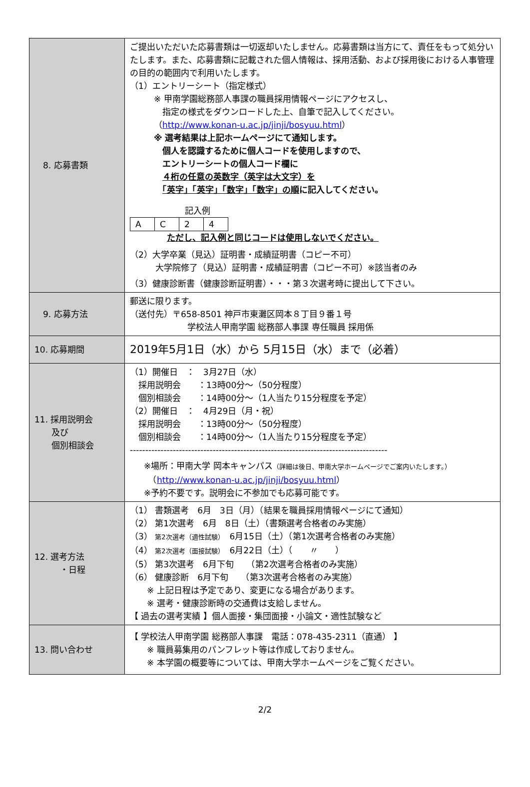| 8. 応募書類 | ご提出いただいた応募書類は一切返却いたしません。応募書類は当方にて、責任をもって処分いたします。また、応募書類に記載された個人情報は、採用活動、および採用後における人事管理の目的の範囲内で利用いたします。 （1）エントリーシート（指定様式） ※ 甲南学園総務部人事課の職員採用情報ページにアクセスし、 指定の様式をダウンロードした上、自筆で記入してください。 （ http://www.konan-u.ac.jp/jinji/bosyuu.html ） ※ 選考結果は上記ホームページにて通知します。 個人を認識するために個人コードを使用しますので、 エントリーシートの個人コード欄に ４桁の任意の英数字（英字は大文字）を 「英字」「英字」「数字」「数字」の順 に記入してください。 記入例 / A / C / 2 / 4 / ただし、記入例と同じコードは使用しないでください。 （2）大学卒業（見込）証明書・成績証明書（コピー不可） 大学院修了（見込）証明書・成績証明書（コピー不可）※該当者のみ （3）健康診断書（健康診断証明書）・・・第３次選考時に提出して下さい。 |
| 9. 応募方法 | 郵送に限ります。 （送付先）〒658-8501 神戸市東灘区岡本８丁目９番１号 学校法人甲南学園 総務部人事課 専任職員 採用係 |
| 10. 応募期間 | 2019年5月1日（水）から 5月15日（水）まで（必着） |
| 11. 採用説明会 及び 個別相談会 | （1）開催日 ： 3月27日（水） 採用説明会 ：13時00分～（50分程度） 個別相談会 ：14時00分～（1人当たり15分程度を予定） （2）開催日 ： 4月29日（月・祝） 採用説明会 ：13時00分～（50分程度） 個別相談会 ：14時00分～（1人当たり15分程度を予定） ------------------------------------------------------------------------------------ ※場所：甲南大学 岡本キャンパス （詳細は後日、甲南大学ホームページでご案内いたします。） （ http://www.konan-u.ac.jp/jinji/bosyuu.html ） ※予約不要です。説明会に不参加でも応募可能です。 |
| 12. 選考方法 ・日程 | （1） 書類選考 6月 3日（月）（結果を職員採用情報ページにて通知） （2） 第1次選考 6月 8日（土）（書類選考合格者のみ実施） （3） 第2次選考（適性試験） 6月15日（土）（第1次選考合格者のみ実施） （4） 第2次選考（面接試験） 6月22日（土）（ 〃 ） （5） 第3次選考 6月下旬 （第2次選考合格者のみ実施） （6） 健康診断 6月下旬 （第3次選考合格者のみ実施） ※ 上記日程は予定であり、変更になる場合があります。 ※ 選考・健康診断時の交通費は支給しません。 【 過去の選考実績 】個人面接・集団面接・小論文・適性試験など |
| 13. 問い合わせ | 【 学校法人甲南学園 総務部人事課 電話：078-435-2311（直通） 】 ※ 職員募集用のパンフレット等は作成しておりません。 ※ 本学園の概要等については、甲南大学ホームページをご覧ください。 |
2/2